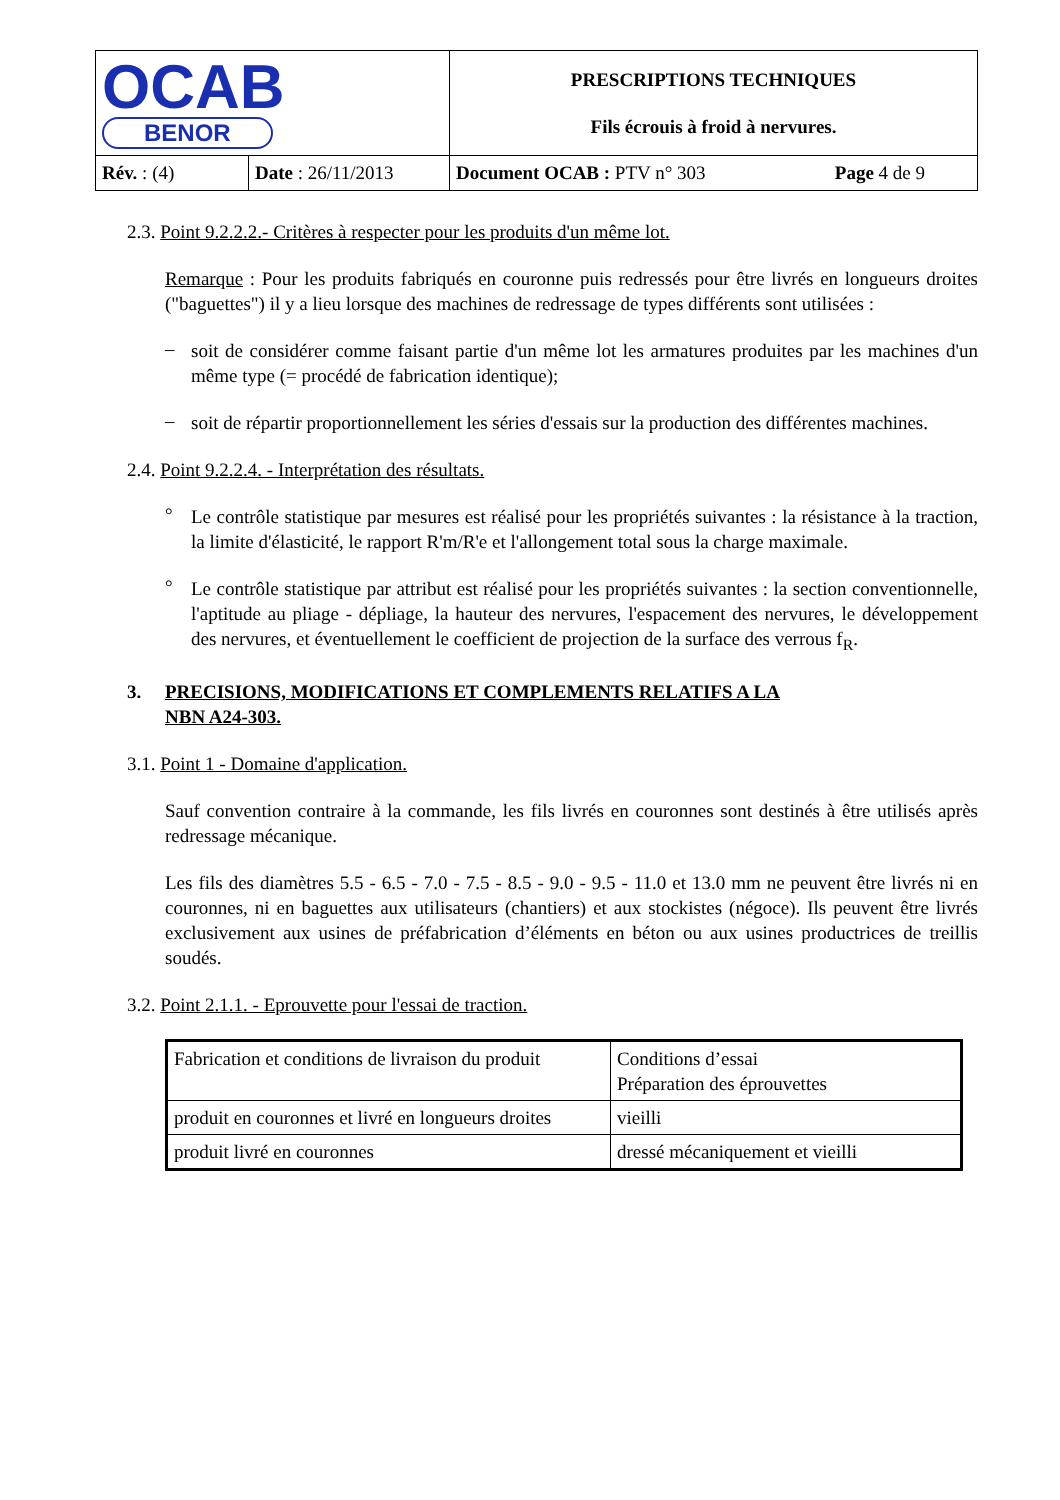| OCAB BENOR | | PRESCRIPTIONS TECHNIQUES Fils écrouis à froid à nervures. | |
| Rév. : (4) | Date : 26/11/2013 | Document OCAB : PTV n° 303 | Page 4 de 9 |
2.3. Point 9.2.2.2.- Critères à respecter pour les produits d'un même lot.
Remarque : Pour les produits fabriqués en couronne puis redressés pour être livrés en longueurs droites ("baguettes") il y a lieu lorsque des machines de redressage de types différents sont utilisées :
–
soit de considérer comme faisant partie d'un même lot les armatures produites par les machines d'un même type (= procédé de fabrication identique);
–
soit de répartir proportionnellement les séries d'essais sur la production des différentes machines.
2.4. Point 9.2.2.4. - Interprétation des résultats.
°
Le contrôle statistique par mesures est réalisé pour les propriétés suivantes : la résistance à la traction, la limite d'élasticité, le rapport R'm/R'e et l'allongement total sous la charge maximale.
°
Le contrôle statistique par attribut est réalisé pour les propriétés suivantes : la section conventionnelle, l'aptitude au pliage - dépliage, la hauteur des nervures, l'espacement des nervures, le développement des nervures, et éventuellement le coefficient de projection de la surface des verrous f<sub>R</sub>.
3. PRECISIONS, MODIFICATIONS ET COMPLEMENTS RELATIFS A LA
NBN A24-303.
3.1. Point 1 - Domaine d'application.
Sauf convention contraire à la commande, les fils livrés en couronnes sont destinés à être utilisés après redressage mécanique.
Les fils des diamètres 5.5 - 6.5 - 7.0 - 7.5 - 8.5 - 9.0 - 9.5 - 11.0 et 13.0 mm ne peuvent être livrés ni en couronnes, ni en baguettes aux utilisateurs (chantiers) et aux stockistes (négoce). Ils peuvent être livrés exclusivement aux usines de préfabrication d’éléments en béton ou aux usines productrices de treillis soudés.
3.2. Point 2.1.1. - Eprouvette pour l'essai de traction.
| Fabrication et conditions de livraison du produit | Conditions d’essai Préparation des éprouvettes |
| produit en couronnes et livré en longueurs droites | vieilli |
| produit livré en couronnes | dressé mécaniquement et vieilli |